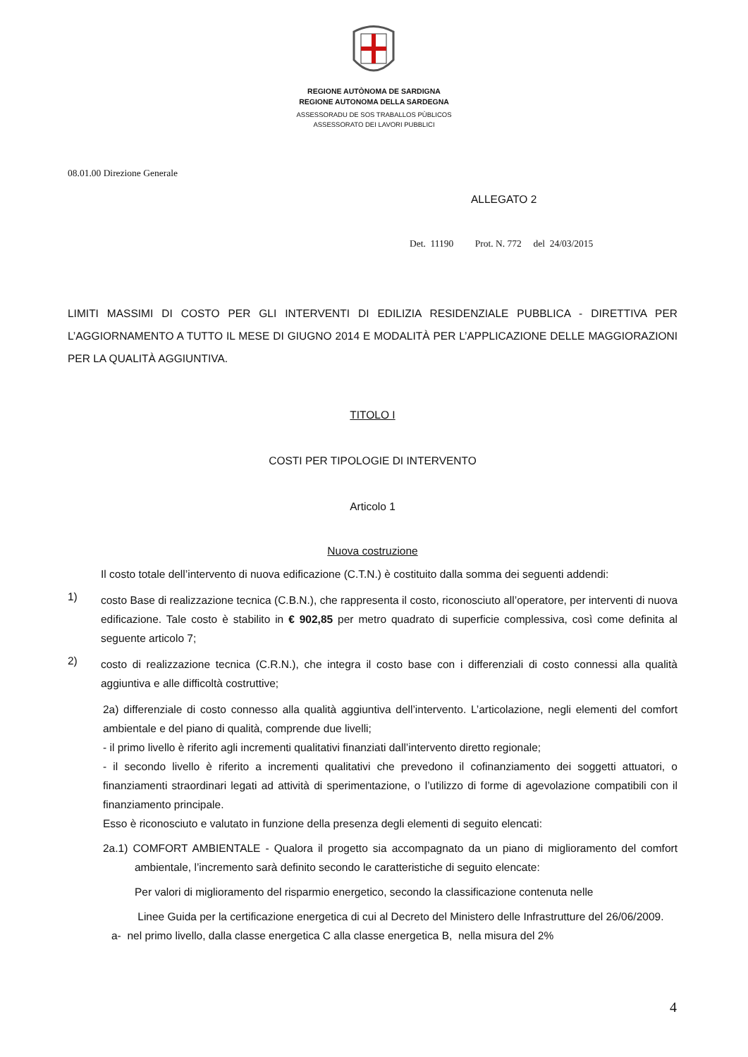REGIONE AUTÒNOMA DE SARDIGNA
REGIONE AUTONOMA DELLA SARDEGNA
ASSESSORADU DE SOS TRABALLOS PÙBLICOS
ASSESSORATO DEI LAVORI PUBBLICI
08.01.00 Direzione Generale
ALLEGATO 2
Det. 11190 Prot. N. 772 del 24/03/2015
LIMITI MASSIMI DI COSTO PER GLI INTERVENTI DI EDILIZIA RESIDENZIALE PUBBLICA - DIRETTIVA PER L’AGGIORNAMENTO A TUTTO IL MESE DI GIUGNO 2014 E MODALITÀ PER L’APPLICAZIONE DELLE MAGGIORAZIONI PER LA QUALITÀ AGGIUNTIVA.
TITOLO I
COSTI PER TIPOLOGIE DI INTERVENTO
Articolo 1
Nuova costruzione
Il costo totale dell’intervento di nuova edificazione (C.T.N.) è costituito dalla somma dei seguenti addendi:
1)
costo Base di realizzazione tecnica (C.B.N.), che rappresenta il costo, riconosciuto all’operatore, per interventi di nuova edificazione. Tale costo è stabilito in € 902,85 per metro quadrato di superficie complessiva, così come definita al seguente articolo 7;
2)
costo di realizzazione tecnica (C.R.N.), che integra il costo base con i differenziali di costo connessi alla qualità aggiuntiva e alle difficoltà costruttive;
2a) differenziale di costo connesso alla qualità aggiuntiva dell’intervento. L’articolazione, negli elementi del comfort ambientale e del piano di qualità, comprende due livelli;
- il primo livello è riferito agli incrementi qualitativi finanziati dall’intervento diretto regionale;
- il secondo livello è riferito a incrementi qualitativi che prevedono il cofinanziamento dei soggetti attuatori, o finanziamenti straordinari legati ad attività di sperimentazione, o l’utilizzo di forme di agevolazione compatibili con il finanziamento principale.
Esso è riconosciuto e valutato in funzione della presenza degli elementi di seguito elencati:
2a.1) COMFORT AMBIENTALE - Qualora il progetto sia accompagnato da un piano di miglioramento del comfort ambientale, l’incremento sarà definito secondo le caratteristiche di seguito elencate:
Per valori di miglioramento del risparmio energetico, secondo la classificazione contenuta nelle
Linee Guida per la certificazione energetica di cui al Decreto del Ministero delle Infrastrutture del 26/06/2009.
a- nel primo livello, dalla classe energetica C alla classe energetica B, nella misura del 2%
4